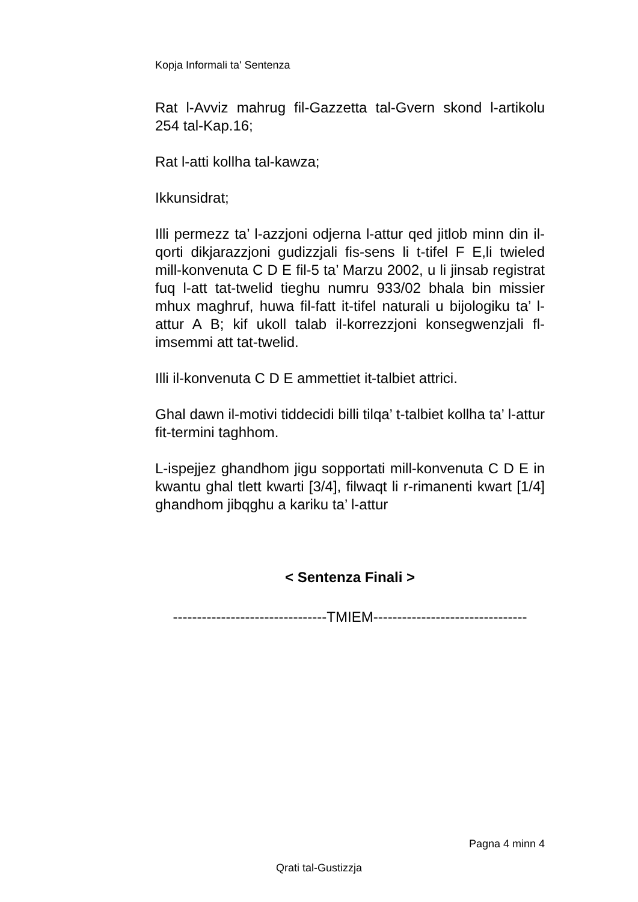Kopja Informali ta' Sentenza
Rat l-Avviz mahrug fil-Gazzetta tal-Gvern skond l-artikolu 254 tal-Kap.16;
Rat l-atti kollha tal-kawza;
Ikkunsidrat;
Illi permezz ta’ l-azzjoni odjerna l-attur qed jitlob minn din il-qorti dikjarazzjoni gudizzjali fis-sens li t-tifel F E,li twieled mill-konvenuta C D E fil-5 ta’ Marzu 2002, u li jinsab registrat fuq l-att tat-twelid tieghu numru 933/02 bhala bin missier mhux maghruf, huwa fil-fatt it-tifel naturali u bijologiku ta’ l-attur A B; kif ukoll talab il-korrezzjoni konsegwenzjali fl-imsemmi att tat-twelid.
Illi il-konvenuta C D E ammettiet it-talbiet attrici.
Ghal dawn il-motivi tiddecidi billi tilqa’ t-talbiet kollha ta’ l-attur fit-termini taghhom.
L-ispejjez ghandhom jigu sopportati mill-konvenuta C D E in kwantu ghal tlett kwarti [3/4], filwaqt li r-rimanenti kwart [1/4] ghandhom jibqghu a kariku ta’ l-attur
< Sentenza Finali >
--------------------------------TMIEM--------------------------------
Pagna 4 minn 4
Qrati tal-Gustizzja